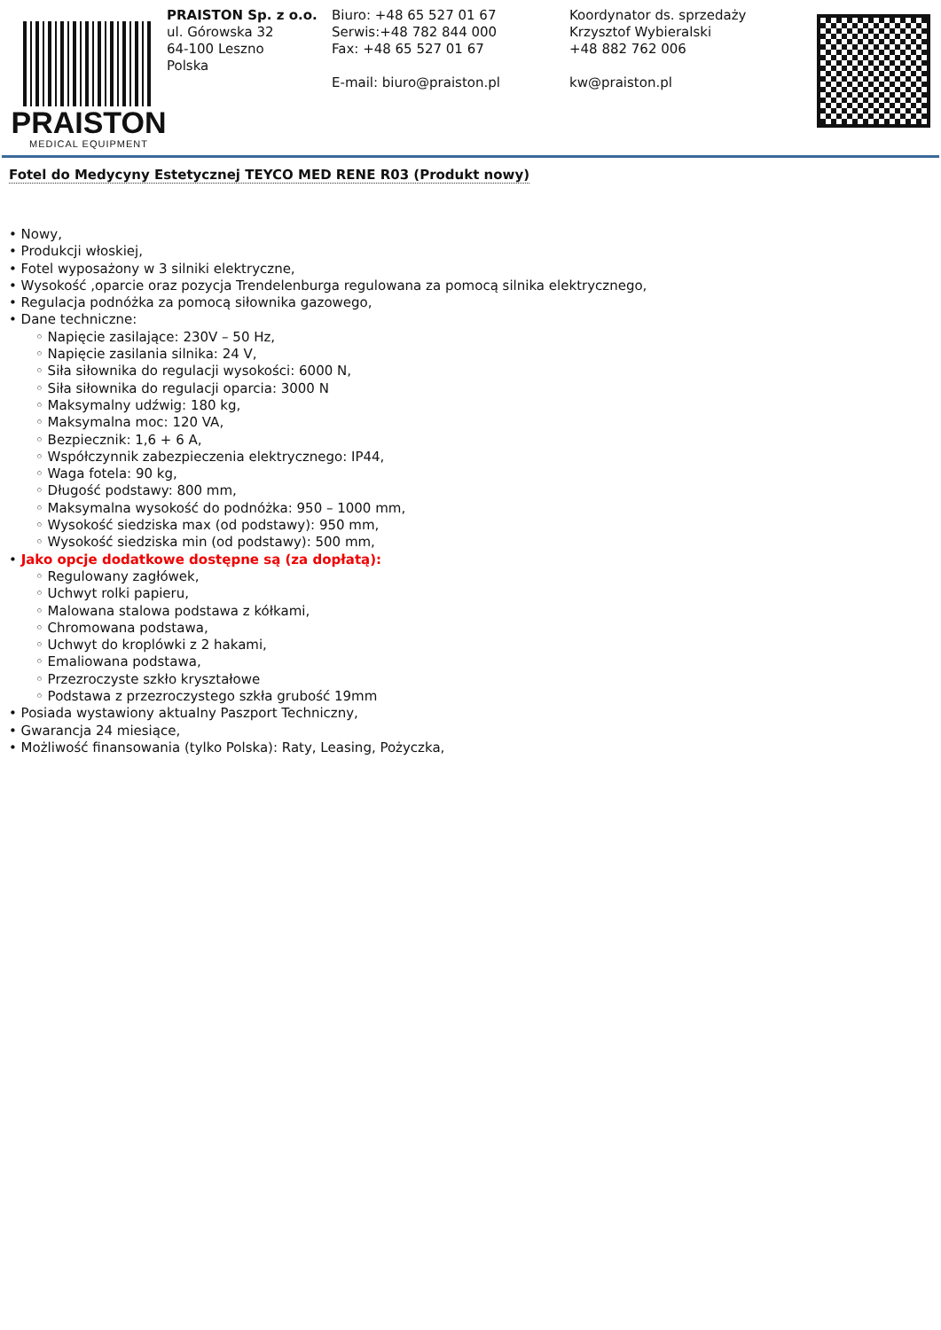PRAISTON
MEDICAL EQUIPMENT
PRAISTON Sp. z o.o.
ul. Górowska 32
64-100 Leszno
Polska
Biuro: +48 65 527 01 67
Serwis:+48 782 844 000
Fax: +48 65 527 01 67
E-mail: biuro@praiston.pl
Koordynator ds. sprzedaży
Krzysztof Wybieralski
+48 882 762 006
kw@praiston.pl
Fotel do Medycyny Estetycznej TEYCO MED RENE R03 (Produkt nowy)
• Nowy,
• Produkcji włoskiej,
• Fotel wyposażony w 3 silniki elektryczne,
• Wysokość ,oparcie oraz pozycja Trendelenburga regulowana za pomocą silnika elektrycznego,
• Regulacja podnóżka za pomocą siłownika gazowego,
• Dane techniczne:
◦ Napięcie zasilające: 230V – 50 Hz,
◦ Napięcie zasilania silnika: 24 V,
◦ Siła siłownika do regulacji wysokości: 6000 N,
◦ Siła siłownika do regulacji oparcia: 3000 N
◦ Maksymalny udźwig: 180 kg,
◦ Maksymalna moc: 120 VA,
◦ Bezpiecznik: 1,6 + 6 A,
◦ Współczynnik zabezpieczenia elektrycznego: IP44,
◦ Waga fotela: 90 kg,
◦ Długość podstawy: 800 mm,
◦ Maksymalna wysokość do podnóżka: 950 – 1000 mm,
◦ Wysokość siedziska max (od podstawy): 950 mm,
◦ Wysokość siedziska min (od podstawy): 500 mm,
• Jako opcje dodatkowe dostępne są (za dopłatą):
◦ Regulowany zagłówek,
◦ Uchwyt rolki papieru,
◦ Malowana stalowa podstawa z kółkami,
◦ Chromowana podstawa,
◦ Uchwyt do kroplówki z 2 hakami,
◦ Emaliowana podstawa,
◦ Przezroczyste szkło kryształowe
◦ Podstawa z przezroczystego szkła grubość 19mm
• Posiada wystawiony aktualny Paszport Techniczny,
• Gwarancja 24 miesiące,
• Możliwość finansowania (tylko Polska): Raty, Leasing, Pożyczka,